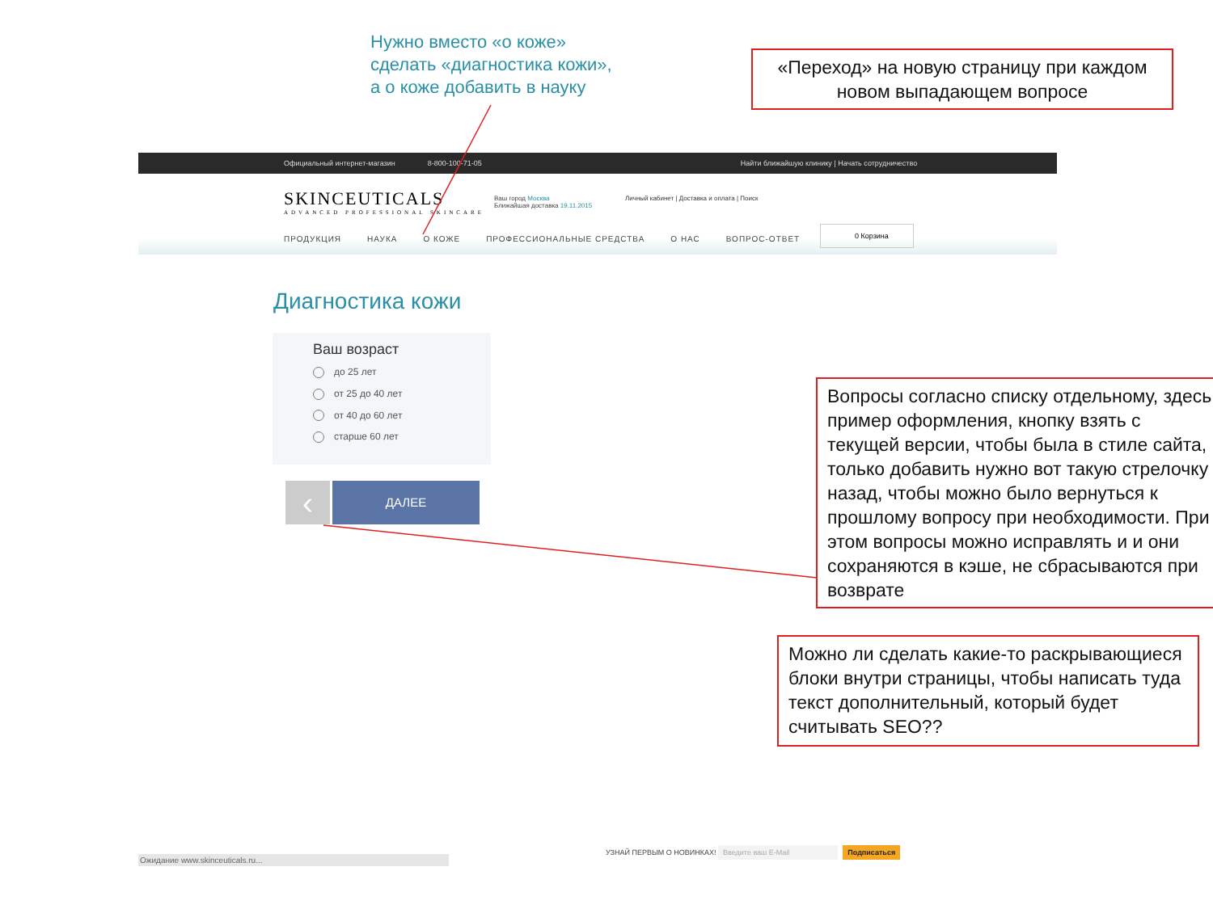Нужно вместо «о коже» сделать «диагностика кожи», а о коже добавить в науку
«Переход» на новую страницу при каждом новом выпадающем вопросе
Официальный интернет-магазин 8-800-100-71-05 Найти ближайшую клинику | Начать сотрудничество
SKINCEUTICALS
ADVANCED PROFESSIONAL SKINCARE
Ваш город Москва
Ближайшая доставка 19.11.2015
Личный кабинет | Доставка и оплата | Поиск
ПРОДУКЦИЯ НАУКА О КОЖЕ ПРОФЕССИОНАЛЬНЫЕ СРЕДСТВА О НАС ВОПРОС-ОТВЕТ
0 Корзина
Диагностика кожи
Ваш возраст
до 25 лет
от 25 до 40 лет
от 40 до 60 лет
старше 60 лет
‹ ДАЛЕЕ
УЗНАЙ ПЕРВЫМ О НОВИНКАХ! Введите ваш E-Mail Подписаться
Ожидание www.skinceuticals.ru...
Вопросы согласно списку отдельному, здесь пример оформления, кнопку взять с текущей версии, чтобы была в стиле сайта, только добавить нужно вот такую стрелочку назад, чтобы можно было вернуться к прошлому вопросу при необходимости. При этом вопросы можно исправлять и и они сохраняются в кэше, не сбрасываются при возврате
Можно ли сделать какие-то раскрывающиеся блоки внутри страницы, чтобы написать туда текст дополнительный, который будет считывать SEO??